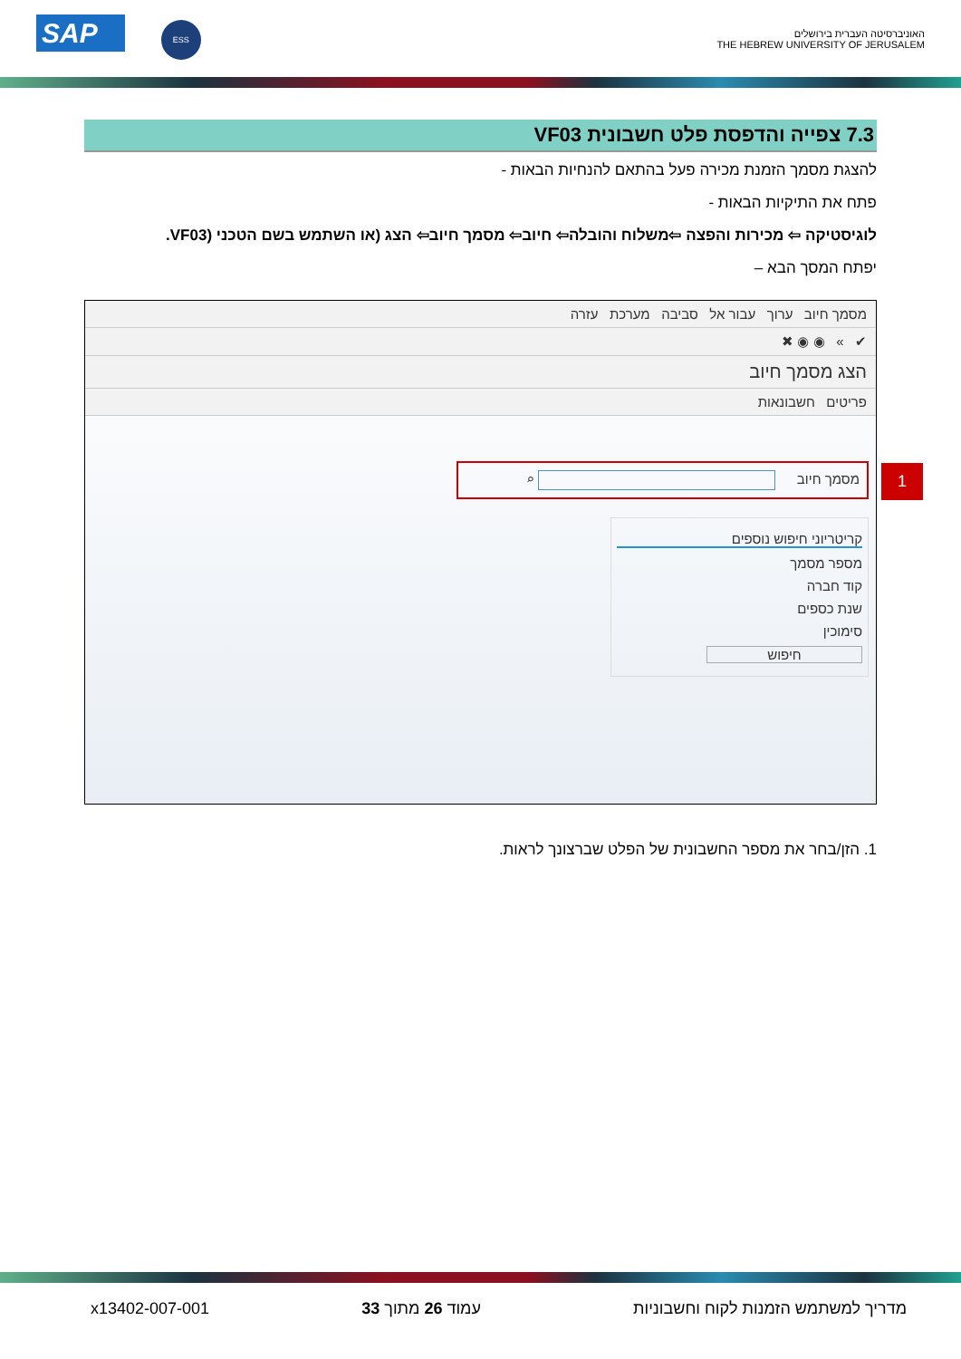SAP ESS
האוניברסיטה העברית בירושלים
THE HEBREW UNIVERSITY OF JERUSALEM
7.3 צפייה והדפסת פלט חשבונית VF03
להצגת מסמך הזמנת מכירה פעל בהתאם להנחיות הבאות -
פתח את התיקיות הבאות -
לוגיסטיקה ⇦ מכירות והפצה ⇦משלוח והובלה⇦ חיוב⇦ מסמך חיוב⇦ הצג (או השתמש בשם הטכני (VF03.
יפתח המסך הבא –
מסמך חיוב ערוך עבור אל סביבה מערכת עזרה
✔ » ◉ ◉ ✖
הצג מסמך חיוב
פריטים חשבונאות
מסמך חיוב ⌕ 1
קריטריוני חיפוש נוספים
מספר מסמך
קוד חברה
שנת כספים
סימוכין
חיפוש
1. הזן/בחר את מספר החשבונית של הפלט שברצונך לראות.
מדריך למשתמש הזמנות לקוח וחשבוניות עמוד 26 מתוך 33 x13402-007-001